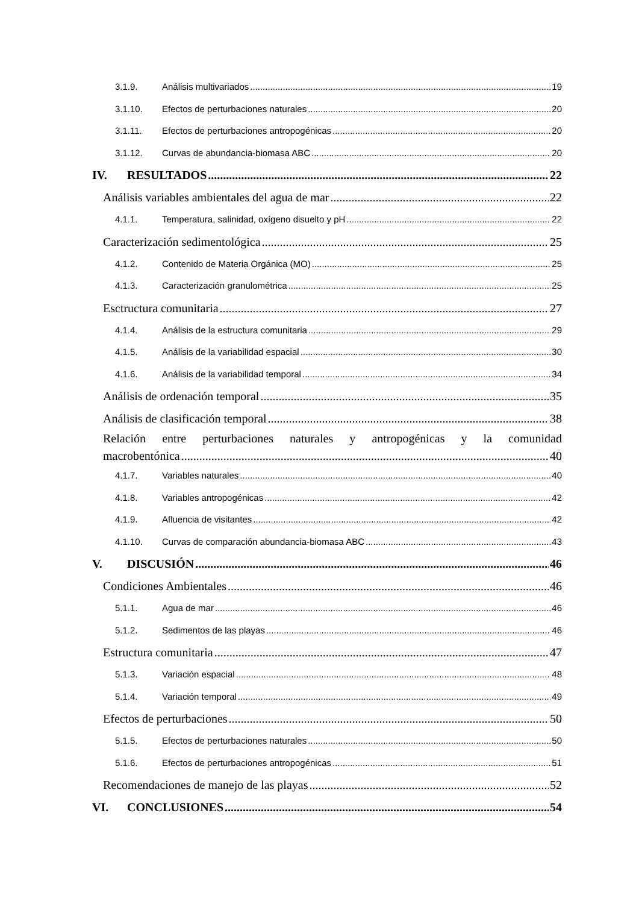3.1.9. Análisis multivariados 19
3.1.10. Efectos de perturbaciones naturales 20
3.1.11. Efectos de perturbaciones antropogénicas 20
3.1.12. Curvas de abundancia-biomasa ABC 20
IV. RESULTADOS 22
Análisis variables ambientales del agua de mar 22
4.1.1. Temperatura, salinidad, oxígeno disuelto y pH 22
Caracterización sedimentológica 25
4.1.2. Contenido de Materia Orgánica (MO) 25
4.1.3. Caracterización granulométrica 25
Esctructura comunitaria 27
4.1.4. Análisis de la estructura comunitaria 29
4.1.5. Análisis de la variabilidad espacial 30
4.1.6. Análisis de la variabilidad temporal 34
Análisis de ordenación temporal 35
Análisis de clasificación temporal 38
Relación entre perturbaciones naturales y antropogénicas y la comunidad
macrobentónica 40
4.1.7. Variables naturales 40
4.1.8. Variables antropogénicas 42
4.1.9. Afluencia de visitantes 42
4.1.10. Curvas de comparación abundancia-biomasa ABC 43
V. DISCUSIÓN 46
Condiciones Ambientales 46
5.1.1. Agua de mar 46
5.1.2. Sedimentos de las playas 46
Estructura comunitaria 47
5.1.3. Variación espacial 48
5.1.4. Variación temporal 49
Efectos de perturbaciones 50
5.1.5. Efectos de perturbaciones naturales 50
5.1.6. Efectos de perturbaciones antropogénicas 51
Recomendaciones de manejo de las playas 52
VI. CONCLUSIONES 54